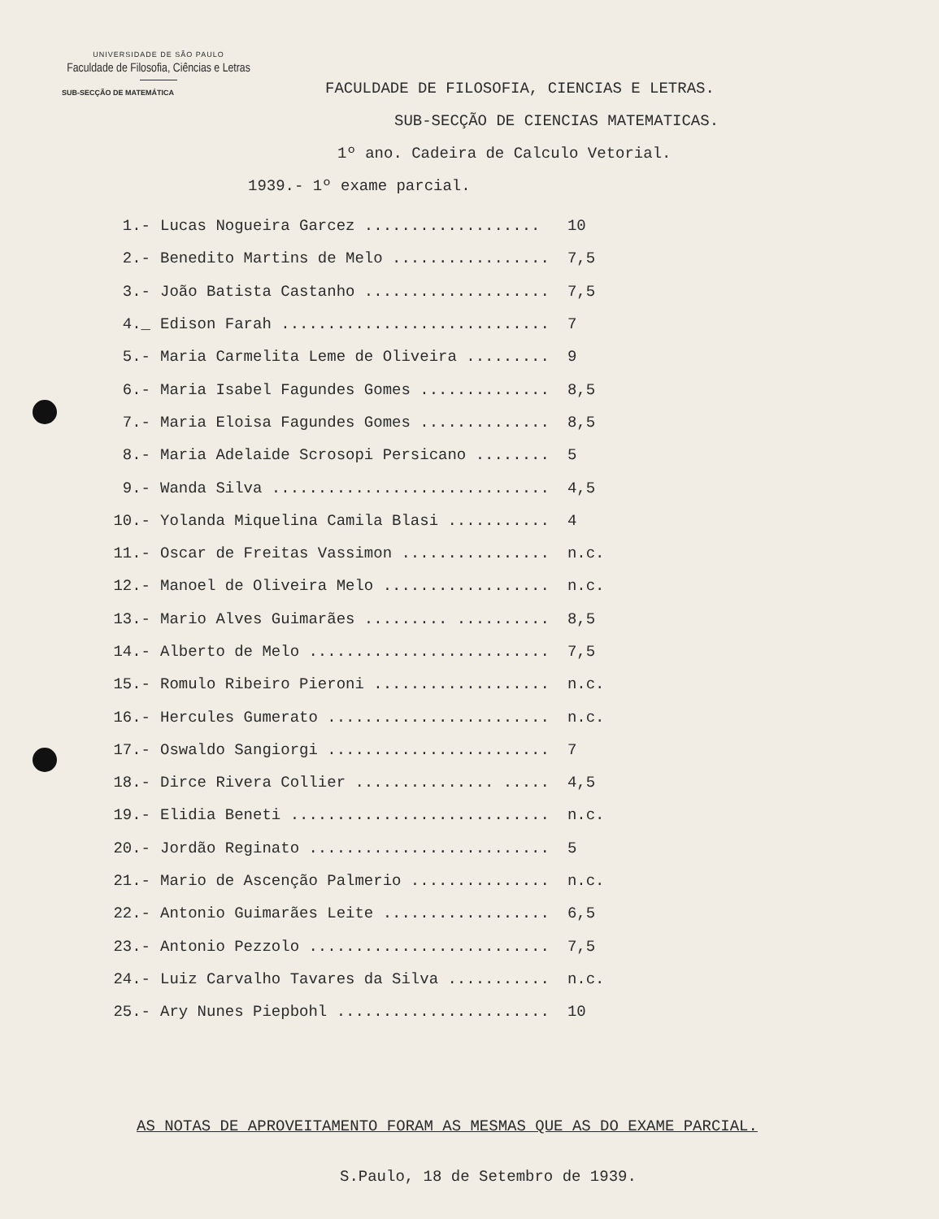UNIVERSIDADE DE SÃO PAULO
Faculdade de Filosofia, Ciências e Letras
SUB-SECÇÃO DE MATEMÁTICA
FACULDADE DE FILOSOFIA, CIENCIAS E LETRAS.
SUB-SECÇÃO DE CIENCIAS MATEMATICAS.
1º ano. Cadeira de Calculo Vetorial.
1939.- 1º exame parcial.
| 1.- | Lucas Noguеira Garcez ................... | 10 |
| 2.- | Benedito Martins de Melo ................. | 7,5 |
| 3.- | João Batista Castanho .................... | 7,5 |
| 4._ | Edison Farah ............................. | 7 |
| 5.- | Maria Carmelita Leme de Oliveira ......... | 9 |
| 6.- | Maria Isabel Fagundes Gomes .............. | 8,5 |
| 7.- | Maria Eloisa Fagundes Gomes .............. | 8,5 |
| 8.- | Maria Adelaide Scrosopi Persicano ........ | 5 |
| 9.- | Wanda Silva .............................. | 4,5 |
| 10.- | Yolanda Miquelina Camila Blasi ........... | 4 |
| 11.- | Oscar de Freitas Vassimon ................ | n.c. |
| 12.- | Manoel de Oliveira Melo .................. | n.c. |
| 13.- | Mario Alves Guimarães ......... .......... | 8,5 |
| 14.- | Alberto de Melo .......................... | 7,5 |
| 15.- | Romulo Ribeiro Pieroni ................... | n.c. |
| 16.- | Hercules Gumerato ........................ | n.c. |
| 17.- | Oswaldo Sangiorgi ........................ | 7 |
| 18.- | Dirce Rivera Collier ............... ..... | 4,5 |
| 19.- | Elidia Beneti ............................ | n.c. |
| 20.- | Jordão Reginato .......................... | 5 |
| 21.- | Mario de Ascenção Palmerio ............... | n.c. |
| 22.- | Antonio Guimarães Leite .................. | 6,5 |
| 23.- | Antonio Pezzolo .......................... | 7,5 |
| 24.- | Luiz Carvalho Tavares da Silva ........... | n.c. |
| 25.- | Ary Nunes Piepbohl ....................... | 10 |
AS NOTAS DE APROVEITAMENTO FORAM AS MESMAS QUE AS DO EXAME PARCIAL.
S.Paulo, 18 de Setembro de 1939.